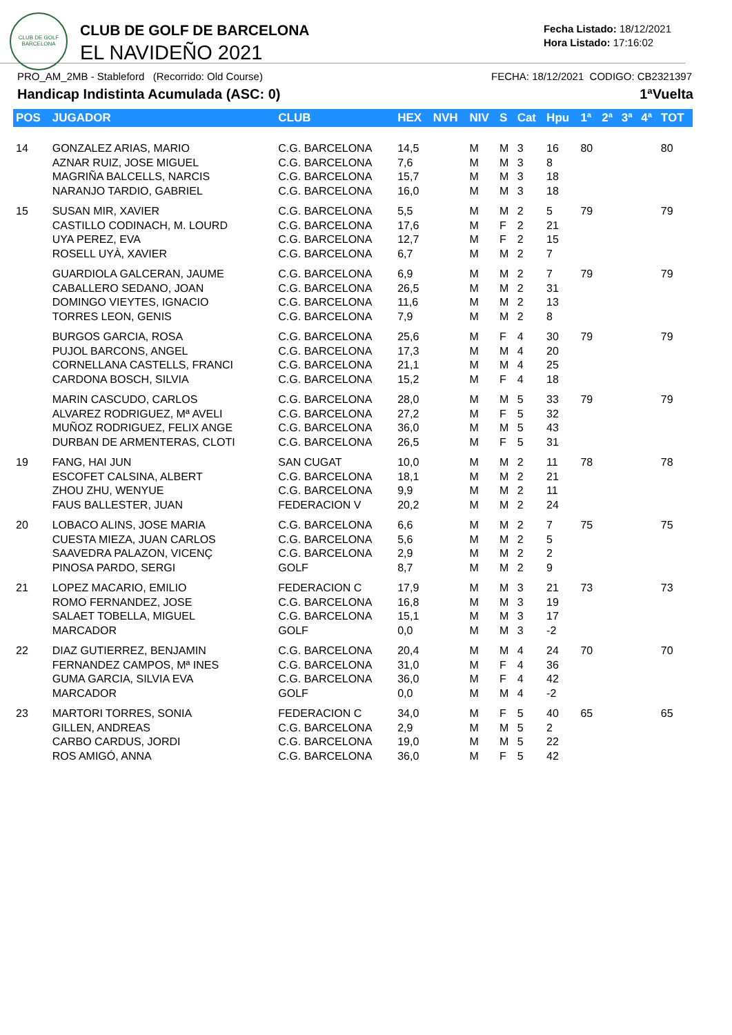CLUB DE GOLF BARCELONA
CLUB DE GOLF DE BARCELONA
EL NAVIDEÑO 2021
Fecha Listado: 18/12/2021
Hora Listado: 17:16:02
PRO_AM_2MB - Stableford (Recorrido: Old Course) FECHA: 18/12/2021 CODIGO: CB2321397
Handicap Indistinta Acumulada (ASC: 0) 1ªVuelta
| POS | JUGADOR | CLUB | HEX | NVH | NIV | S | Cat | Hpu | 1ª | 2ª | 3ª | 4ª | TOT |
| --- | --- | --- | --- | --- | --- | --- | --- | --- | --- | --- | --- | --- | --- |
| 14 | GONZALEZ ARIAS, MARIO AZNAR RUIZ, JOSE MIGUEL MAGRIÑA BALCELLS, NARCIS NARANJO TARDIO, GABRIEL | C.G. BARCELONA C.G. BARCELONA C.G. BARCELONA C.G. BARCELONA | 14,5 7,6 15,7 16,0 | | M M M M | M M M M | 3 3 3 3 | 16 8 18 18 | 80 | | | | 80 |
| 15 | SUSAN MIR, XAVIER CASTILLO CODINACH, M. LOURD UYA PEREZ, EVA ROSELL UYÀ, XAVIER | C.G. BARCELONA C.G. BARCELONA C.G. BARCELONA C.G. BARCELONA | 5,5 17,6 12,7 6,7 | | M M M M | M F F M | 2 2 2 2 | 5 21 15 7 | 79 | | | | 79 |
| | GUARDIOLA GALCERAN, JAUME CABALLERO SEDANO, JOAN DOMINGO VIEYTES, IGNACIO TORRES LEON, GENIS | C.G. BARCELONA C.G. BARCELONA C.G. BARCELONA C.G. BARCELONA | 6,9 26,5 11,6 7,9 | | M M M M | M M M M | 2 2 2 2 | 7 31 13 8 | 79 | | | | 79 |
| | BURGOS GARCIA, ROSA PUJOL BARCONS, ANGEL CORNELLANA CASTELLS, FRANCI CARDONA BOSCH, SILVIA | C.G. BARCELONA C.G. BARCELONA C.G. BARCELONA C.G. BARCELONA | 25,6 17,3 21,1 15,2 | | M M M M | F M M F | 4 4 4 4 | 30 20 25 18 | 79 | | | | 79 |
| | MARIN CASCUDO, CARLOS ALVAREZ RODRIGUEZ, Mª AVELI MUÑOZ RODRIGUEZ, FELIX ANGE DURBAN DE ARMENTERAS, CLOTI | C.G. BARCELONA C.G. BARCELONA C.G. BARCELONA C.G. BARCELONA | 28,0 27,2 36,0 26,5 | | M M M M | M F M F | 5 5 5 5 | 33 32 43 31 | 79 | | | | 79 |
| 19 | FANG, HAI JUN ESCOFET CALSINA, ALBERT ZHOU ZHU, WENYUE FAUS BALLESTER, JUAN | SAN CUGAT C.G. BARCELONA C.G. BARCELONA FEDERACION V | 10,0 18,1 9,9 20,2 | | M M M M | M M M M | 2 2 2 2 | 11 21 11 24 | 78 | | | | 78 |
| 20 | LOBACO ALINS, JOSE MARIA CUESTA MIEZA, JUAN CARLOS SAAVEDRA PALAZON, VICENÇ PINOSA PARDO, SERGI | C.G. BARCELONA C.G. BARCELONA C.G. BARCELONA GOLF | 6,6 5,6 2,9 8,7 | | M M M M | M M M M | 2 2 2 2 | 7 5 2 9 | 75 | | | | 75 |
| 21 | LOPEZ MACARIO, EMILIO ROMO FERNANDEZ, JOSE SALAET TOBELLA, MIGUEL MARCADOR | FEDERACION C C.G. BARCELONA C.G. BARCELONA GOLF | 17,9 16,8 15,1 0,0 | | M M M M | M M M M | 3 3 3 3 | 21 19 17 -2 | 73 | | | | 73 |
| 22 | DIAZ GUTIERREZ, BENJAMIN FERNANDEZ CAMPOS, Mª INES GUMA GARCIA, SILVIA EVA MARCADOR | C.G. BARCELONA C.G. BARCELONA C.G. BARCELONA GOLF | 20,4 31,0 36,0 0,0 | | M M M M | M F F M | 4 4 4 4 | 24 36 42 -2 | 70 | | | | 70 |
| 23 | MARTORI TORRES, SONIA GILLEN, ANDREAS CARBO CARDUS, JORDI ROS AMIGÓ, ANNA | FEDERACION C C.G. BARCELONA C.G. BARCELONA C.G. BARCELONA | 34,0 2,9 19,0 36,0 | | M M M M | F M M F | 5 5 5 5 | 40 2 22 42 | 65 | | | | 65 |